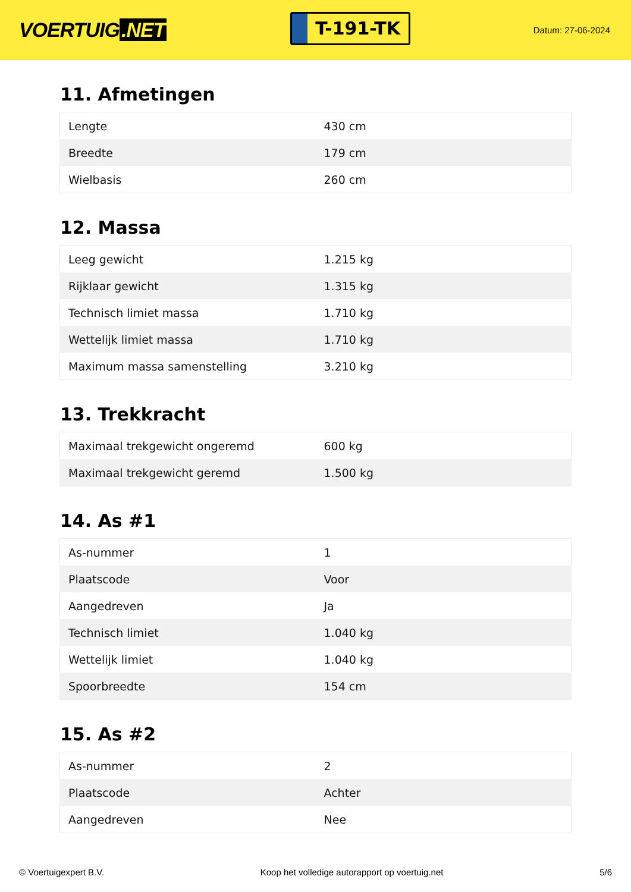VOERTUIG.NET
T-191-TK
Datum: 27-06-2024
11. Afmetingen
| Lengte | 430 cm |
| Breedte | 179 cm |
| Wielbasis | 260 cm |
12. Massa
| Leeg gewicht | 1.215 kg |
| Rijklaar gewicht | 1.315 kg |
| Technisch limiet massa | 1.710 kg |
| Wettelijk limiet massa | 1.710 kg |
| Maximum massa samenstelling | 3.210 kg |
13. Trekkracht
| Maximaal trekgewicht ongeremd | 600 kg |
| Maximaal trekgewicht geremd | 1.500 kg |
14. As #1
| As-nummer | 1 |
| Plaatscode | Voor |
| Aangedreven | Ja |
| Technisch limiet | 1.040 kg |
| Wettelijk limiet | 1.040 kg |
| Spoorbreedte | 154 cm |
15. As #2
| As-nummer | 2 |
| Plaatscode | Achter |
| Aangedreven | Nee |
© Voertuigexpert B.V. Koop het volledige autorapport op voertuig.net 5/6